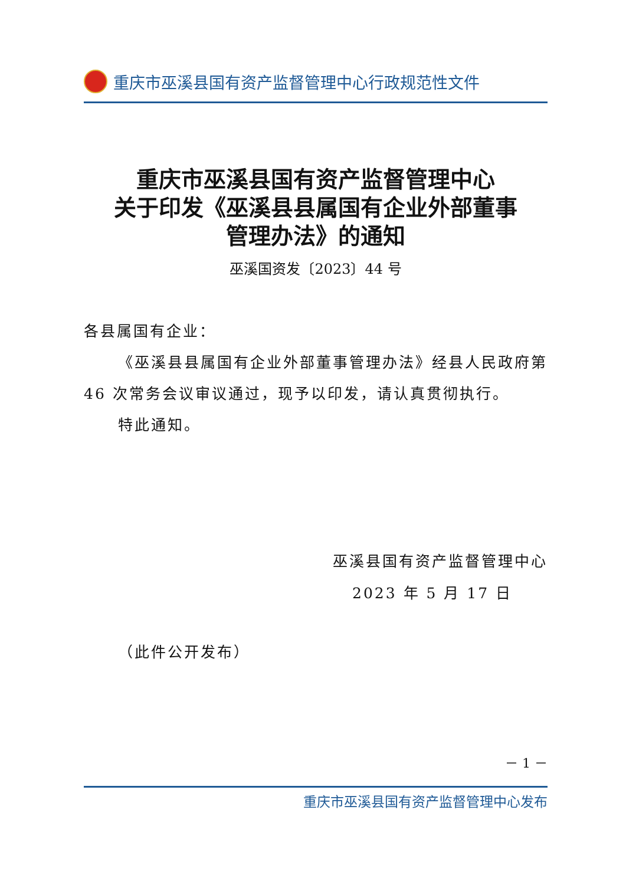重庆市巫溪县国有资产监督管理中心行政规范性文件
重庆市巫溪县国有资产监督管理中心
关于印发《巫溪县县属国有企业外部董事
管理办法》的通知
巫溪国资发〔2023〕44 号
各县属国有企业：
《巫溪县县属国有企业外部董事管理办法》经县人民政府第 46 次常务会议审议通过，现予以印发，请认真贯彻执行。
特此通知。
巫溪县国有资产监督管理中心
2023 年 5 月 17 日
（此件公开发布）
－ 1 －
重庆市巫溪县国有资产监督管理中心发布